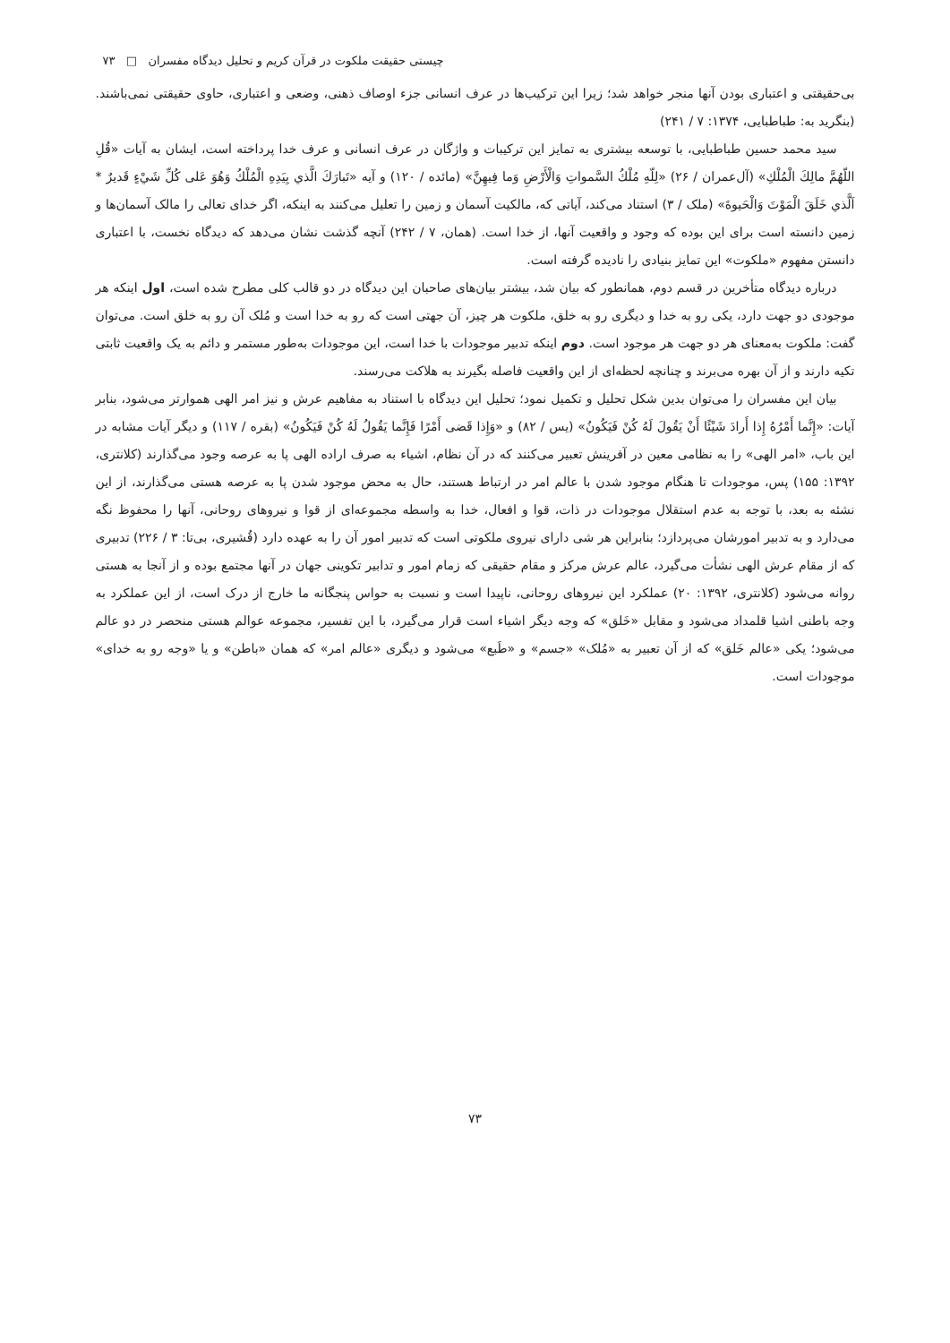چیستی حقیقت ملکوت در قرآن کریم و تحلیل دیدگاه مفسران □ ۷۳
بی‌حقیقتی و اعتباری بودن آنها منجر خواهد شد؛ زیرا این ترکیب‌ها در عرف انسانی جزء اوصاف ذهنی، وضعی و اعتباری، حاوی حقیقتی نمی‌باشند. (بنگرید به: طباطبایی، ۱۳۷۴: ۷ / ۲۴۱)
سید محمد حسین طباطبایی، با توسعه بیشتری به تمایز این ترکیبات و واژگان در عرف انسانی و عرف خدا پرداخته است، ایشان به آیات «قُلِ اللّهُمَّ مالِكَ الْمُلْكِ» (آل‌عمران / ۲۶) «لِلّهِ مُلْكُ السَّمواتِ وَالْأَرْضِ وَما فِيهِنَّ» (مائده / ۱۲۰) و آیه «تَبارَكَ الَّذي بِيَدِهِ الْمُلْكُ وَهُوَ عَلى كُلِّ شَيْءٍ قَديرٌ * اَلَّذي خَلَقَ الْمَوْتَ وَالْحَيوةَ» (ملک / ۳) استناد می‌کند، آیاتی که، مالکیت آسمان و زمین را تعلیل می‌کنند به اینکه، اگر خدای تعالی را مالک آسمان‌ها و زمین دانسته است برای این بوده که وجود و واقعیت آنها، از خدا است. (همان، ۷ / ۲۴۲) آنچه گذشت نشان می‌دهد که دیدگاه نخست، با اعتباری دانستن مفهوم «ملکوت» این تمایز بنیادی را نادیده گرفته است.
درباره دیدگاه متأخرین در قسم دوم، همانطور که بیان شد، بیشتر بیان‌های صاحبان این دیدگاه در دو قالب کلی مطرح شده است، اول اینکه هر موجودی دو جهت دارد، یکی رو به خدا و دیگری رو به خلق، ملکوت هر چیز، آن جهتی است که رو به خدا است و مُلک آن رو به خلق است. می‌توان گفت: ملکوت به‌معنای هر دو جهت هر موجود است. دوم اینکه تدبیر موجودات با خدا است، این موجودات به‌طور مستمر و دائم به یک واقعیت ثابتی تکیه دارند و از آن بهره می‌برند و چنانچه لحظه‌ای از این واقعیت فاصله بگیرند به هلاکت می‌رسند.
بیان این مفسران را می‌توان بدین شکل تحلیل و تکمیل نمود؛ تحلیل این دیدگاه با استناد به مفاهیم عرش و نیز امر الهی هموارتر می‌شود، بنابر آیات: «إِنَّما أَمْرُهُ إِذا أَرادَ شَيْئًا أَنْ يَقُولَ لَهُ كُنْ فَيَكُونُ» (یس / ۸۲) و «وَإِذا قَضى أَمْرًا فَإِنَّما يَقُولُ لَهُ كُنْ فَيَكُونُ» (بقره / ۱۱۷) و دیگر آیات مشابه در این باب، «امر الهی» را به نظامی معین در آفرینش تعبیر می‌کنند که در آن نظام، اشیاء به صرف اراده الهی پا به عرصه وجود می‌گذارند (کلانتری، ۱۳۹۲: ۱۵۵) پس، موجودات تا هنگام موجود شدن با عالم امر در ارتباط هستند، حال به محض موجود شدن پا به عرصه هستی می‌گذارند، از این نشئه به بعد، با توجه به عدم استقلال موجودات در ذات، قوا و افعال، خدا به واسطه مجموعه‌ای از قوا و نیروهای روحانی، آنها را محفوظ نگه می‌دارد و به تدبیر امورشان می‌پردازد؛ بنابراین هر شی دارای نیروی ملکوتی است که تدبیر امور آن را به عهده دارد (قُشیری، بی‌تا: ۳ / ۲۲۶) تدبیری که از مقام عرش الهی نشأت می‌گیرد، عالم عرش مرکز و مقام حقیقی که زمام امور و تدابیر تکوینی جهان در آنها مجتمع بوده و از آنجا به هستی روانه می‌شود (کلانتری، ۱۳۹۲: ۲۰) عملکرد این نیروهای روحانی، ناپیدا است و نسبت به حواس پنجگانه ما خارج از درک است، از این عملکرد به وجه باطنی اشیا قلمداد می‌شود و مقابل «خَلق» که وجه دیگر اشیاء است قرار می‌گیرد، با این تفسیر، مجموعه عوالم هستی منحصر در دو عالم می‌شود؛ یکی «عالم خَلق» که از آن تعبیر به «مُلک» «جسم» و «طَبع» می‌شود و دیگری «عالم امر» که همان «باطن» و یا «وجه رو به خدای» موجودات است.
۷۳